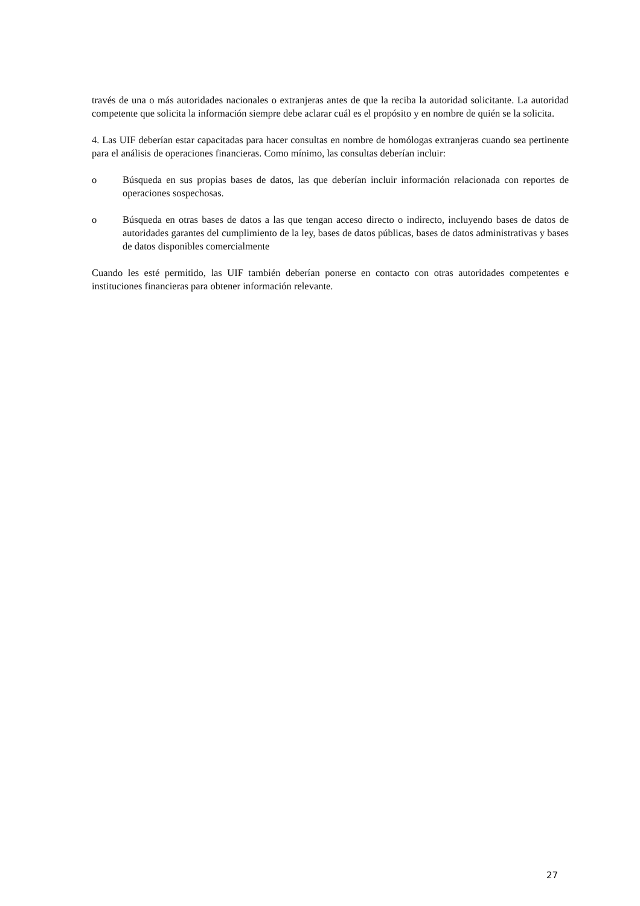través de una o más autoridades nacionales o extranjeras antes de que la reciba la autoridad solicitante. La autoridad competente que solicita la información siempre debe aclarar cuál es el propósito y en nombre de quién se la solicita.
4. Las UIF deberían estar capacitadas para hacer consultas en nombre de homólogas extranjeras cuando sea pertinente para el análisis de operaciones financieras. Como mínimo, las consultas deberían incluir:
o Búsqueda en sus propias bases de datos, las que deberían incluir información relacionada con reportes de operaciones sospechosas.
o Búsqueda en otras bases de datos a las que tengan acceso directo o indirecto, incluyendo bases de datos de autoridades garantes del cumplimiento de la ley, bases de datos públicas, bases de datos administrativas y bases de datos disponibles comercialmente
Cuando les esté permitido, las UIF también deberían ponerse en contacto con otras autoridades competentes e instituciones financieras para obtener información relevante.
27